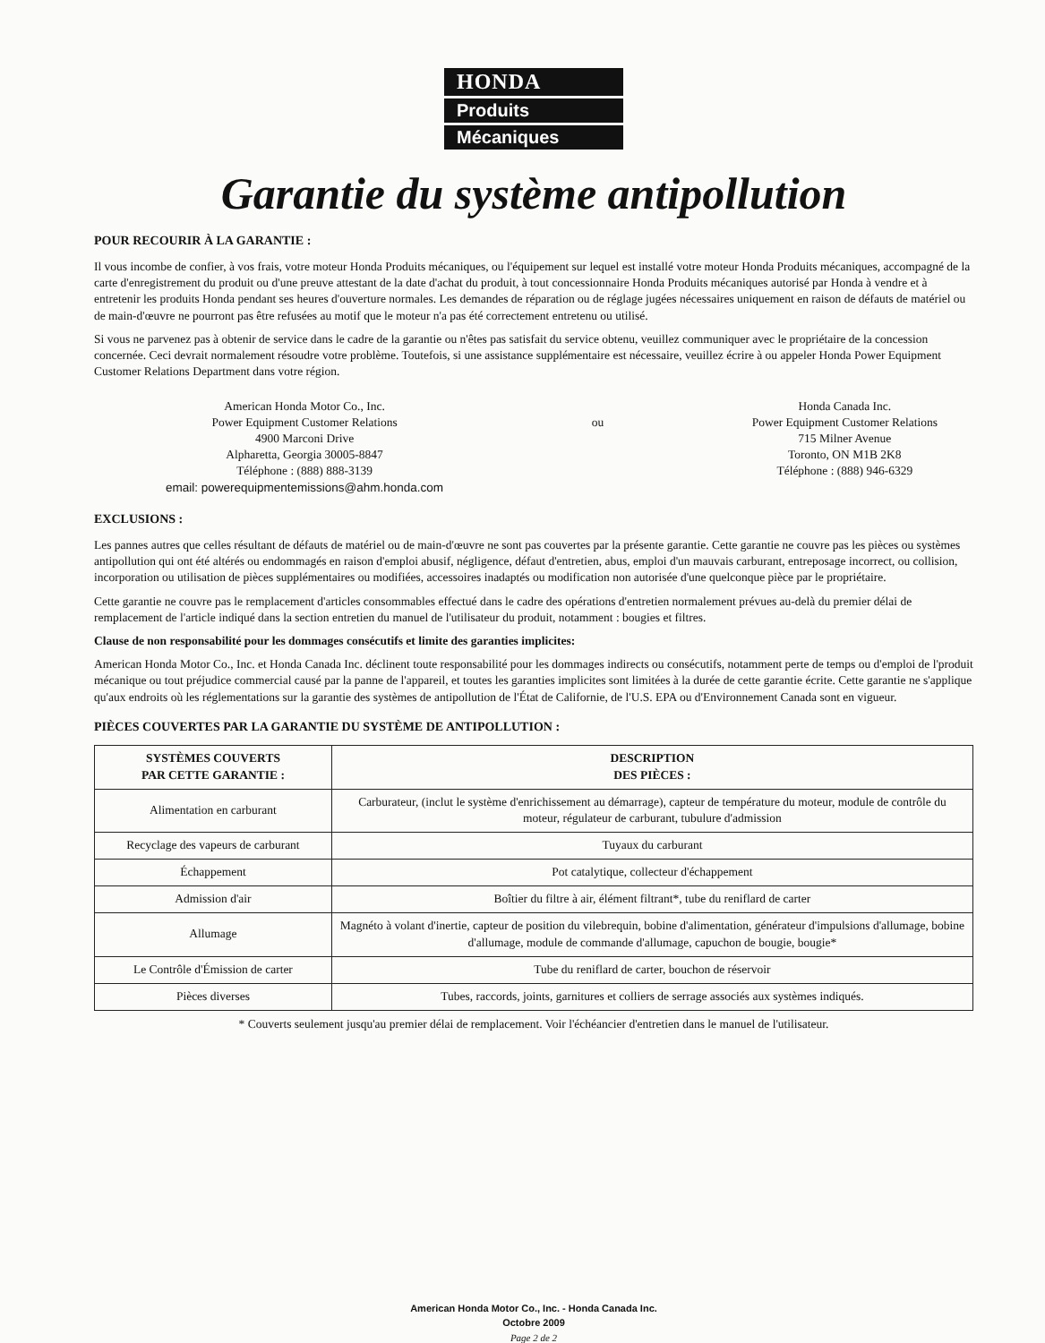HONDA
Produits
Mécaniques
Garantie du système antipollution
POUR RECOURIR À LA GARANTIE :
Il vous incombe de confier, à vos frais, votre moteur Honda Produits mécaniques, ou l'équipement sur lequel est installé votre moteur Honda Produits mécaniques, accompagné de la carte d'enregistrement du produit ou d'une preuve attestant de la date d'achat du produit, à tout concessionnaire Honda Produits mécaniques autorisé par Honda à vendre et à entretenir les produits Honda pendant ses heures d'ouverture normales. Les demandes de réparation ou de réglage jugées nécessaires uniquement en raison de défauts de matériel ou de main-d'œuvre ne pourront pas être refusées au motif que le moteur n'a pas été correctement entretenu ou utilisé.
Si vous ne parvenez pas à obtenir de service dans le cadre de la garantie ou n'êtes pas satisfait du service obtenu, veuillez communiquer avec le propriétaire de la concession concernée. Ceci devrait normalement résoudre votre problème. Toutefois, si une assistance supplémentaire est nécessaire, veuillez écrire à ou appeler Honda Power Equipment Customer Relations Department dans votre région.
American Honda Motor Co., Inc.
Power Equipment Customer Relations
4900 Marconi Drive
Alpharetta, Georgia 30005-8847
Téléphone : (888) 888-3139
email: powerequipmentemissions@ahm.honda.com
ou
Honda Canada Inc.
Power Equipment Customer Relations
715 Milner Avenue
Toronto, ON M1B 2K8
Téléphone : (888) 946-6329
EXCLUSIONS :
Les pannes autres que celles résultant de défauts de matériel ou de main-d'œuvre ne sont pas couvertes par la présente garantie. Cette garantie ne couvre pas les pièces ou systèmes antipollution qui ont été altérés ou endommagés en raison d'emploi abusif, négligence, défaut d'entretien, abus, emploi d'un mauvais carburant, entreposage incorrect, ou collision, incorporation ou utilisation de pièces supplémentaires ou modifiées, accessoires inadaptés ou modification non autorisée d'une quelconque pièce par le propriétaire.
Cette garantie ne couvre pas le remplacement d'articles consommables effectué dans le cadre des opérations d'entretien normalement prévues au-delà du premier délai de remplacement de l'article indiqué dans la section entretien du manuel de l'utilisateur du produit, notamment : bougies et filtres.
Clause de non responsabilité pour les dommages consécutifs et limite des garanties implicites:
American Honda Motor Co., Inc. et Honda Canada Inc. déclinent toute responsabilité pour les dommages indirects ou consécutifs, notamment perte de temps ou d'emploi de l'produit mécanique ou tout préjudice commercial causé par la panne de l'appareil, et toutes les garanties implicites sont limitées à la durée de cette garantie écrite. Cette garantie ne s'applique qu'aux endroits où les réglementations sur la garantie des systèmes de antipollution de l'État de Californie, de l'U.S. EPA ou d'Environnement Canada sont en vigueur.
PIÈCES COUVERTES PAR LA GARANTIE DU SYSTÈME DE ANTIPOLLUTION :
| SYSTÈMES COUVERTS PAR CETTE GARANTIE : | DESCRIPTION DES PIÈCES : |
| --- | --- |
| Alimentation en carburant | Carburateur, (inclut le système d'enrichissement au démarrage), capteur de température du moteur, module de contrôle du moteur, régulateur de carburant, tubulure d'admission |
| Recyclage des vapeurs de carburant | Tuyaux du carburant |
| Échappement | Pot catalytique, collecteur d'échappement |
| Admission d'air | Boîtier du filtre à air, élément filtrant*, tube du reniflard de carter |
| Allumage | Magnéto à volant d'inertie, capteur de position du vilebrequin, bobine d'alimentation, générateur d'impulsions d'allumage, bobine d'allumage, module de commande d'allumage, capuchon de bougie, bougie* |
| Le Contrôle d'Émission de carter | Tube du reniflard de carter, bouchon de réservoir |
| Pièces diverses | Tubes, raccords, joints, garnitures et colliers de serrage associés aux systèmes indiqués. |
* Couverts seulement jusqu'au premier délai de remplacement. Voir l'échéancier d'entretien dans le manuel de l'utilisateur.
American Honda Motor Co., Inc. - Honda Canada Inc.
Octobre 2009
Page 2 de 2